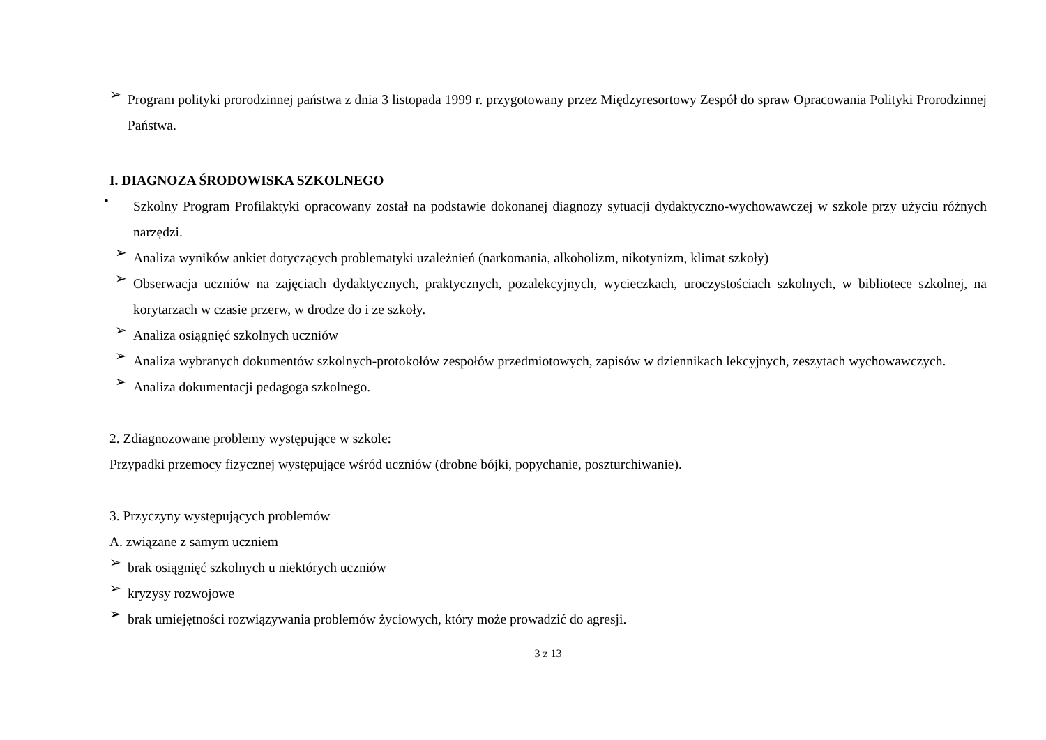➢
Program polityki prorodzinnej państwa z dnia 3 listopada 1999 r. przygotowany przez Międzyresortowy Zespół do spraw Opracowania Polityki Prorodzinnej Państwa.
I. DIAGNOZA ŚRODOWISKA SZKOLNEGO
•
Szkolny Program Profilaktyki opracowany został na podstawie dokonanej diagnozy sytuacji dydaktyczno-wychowawczej w szkole przy użyciu różnych narzędzi.
➢
Analiza wyników ankiet dotyczących problematyki uzależnień (narkomania, alkoholizm, nikotynizm, klimat szkoły)
➢
Obserwacja uczniów na zajęciach dydaktycznych, praktycznych, pozalekcyjnych, wycieczkach, uroczystościach szkolnych, w bibliotece szkolnej, na korytarzach w czasie przerw, w drodze do i ze szkoły.
➢
Analiza osiągnięć szkolnych uczniów
➢
Analiza wybranych dokumentów szkolnych-protokołów zespołów przedmiotowych, zapisów w dziennikach lekcyjnych, zeszytach wychowawczych.
➢
Analiza dokumentacji pedagoga szkolnego.
2. Zdiagnozowane problemy występujące w szkole:
Przypadki przemocy fizycznej występujące wśród uczniów (drobne bójki, popychanie, poszturchiwanie).
3. Przyczyny występujących problemów
A. związane z samym uczniem
➢
brak osiągnięć szkolnych u niektórych uczniów
➢
kryzysy rozwojowe
➢
brak umiejętności rozwiązywania problemów życiowych, który może prowadzić do agresji.
3 z 13